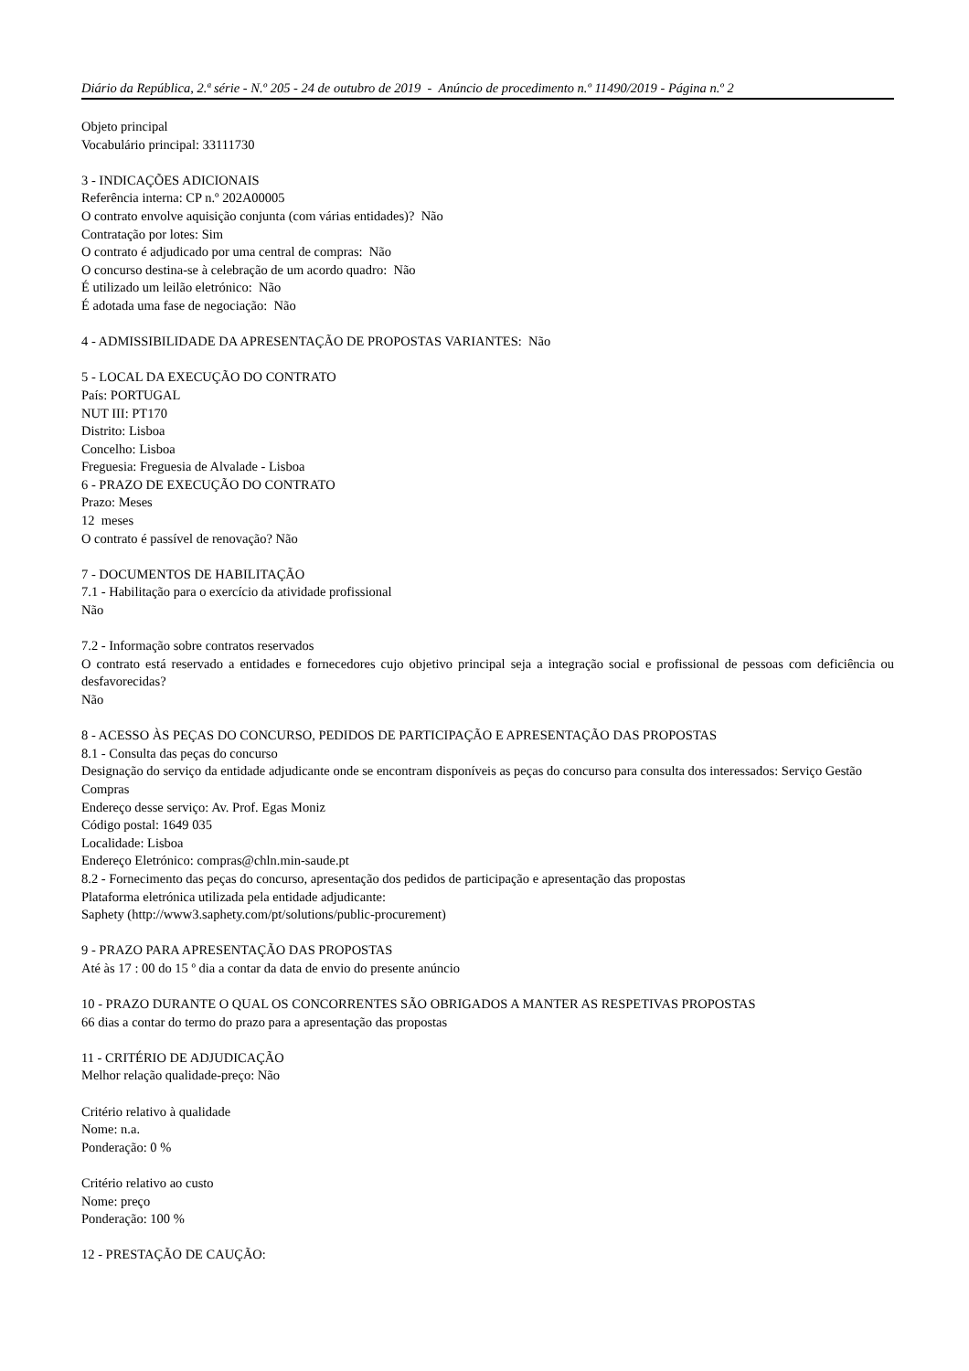Diário da República, 2.ª série - N.º 205 - 24 de outubro de 2019 - Anúncio de procedimento n.º 11490/2019 - Página n.º 2
Objeto principal
Vocabulário principal: 33111730
3 - INDICAÇÕES ADICIONAIS
Referência interna: CP n.º 202A00005
O contrato envolve aquisição conjunta (com várias entidades)? Não
Contratação por lotes: Sim
O contrato é adjudicado por uma central de compras: Não
O concurso destina-se à celebração de um acordo quadro: Não
É utilizado um leilão eletrónico: Não
É adotada uma fase de negociação: Não
4 - ADMISSIBILIDADE DA APRESENTAÇÃO DE PROPOSTAS VARIANTES: Não
5 - LOCAL DA EXECUÇÃO DO CONTRATO
País: PORTUGAL
NUT III: PT170
Distrito: Lisboa
Concelho: Lisboa
Freguesia: Freguesia de Alvalade - Lisboa
6 - PRAZO DE EXECUÇÃO DO CONTRATO
Prazo: Meses
12 meses
O contrato é passível de renovação? Não
7 - DOCUMENTOS DE HABILITAÇÃO
7.1 - Habilitação para o exercício da atividade profissional
Não
7.2 - Informação sobre contratos reservados
O contrato está reservado a entidades e fornecedores cujo objetivo principal seja a integração social e profissional de pessoas com deficiência ou desfavorecidas?
Não
8 - ACESSO ÀS PEÇAS DO CONCURSO, PEDIDOS DE PARTICIPAÇÃO E APRESENTAÇÃO DAS PROPOSTAS
8.1 - Consulta das peças do concurso
Designação do serviço da entidade adjudicante onde se encontram disponíveis as peças do concurso para consulta dos interessados: Serviço Gestão Compras
Endereço desse serviço: Av. Prof. Egas Moniz
Código postal: 1649 035
Localidade: Lisboa
Endereço Eletrónico: compras@chln.min-saude.pt
8.2 - Fornecimento das peças do concurso, apresentação dos pedidos de participação e apresentação das propostas
Plataforma eletrónica utilizada pela entidade adjudicante:
Saphety (http://www3.saphety.com/pt/solutions/public-procurement)
9 - PRAZO PARA APRESENTAÇÃO DAS PROPOSTAS
Até às 17 : 00 do 15 º dia a contar da data de envio do presente anúncio
10 - PRAZO DURANTE O QUAL OS CONCORRENTES SÃO OBRIGADOS A MANTER AS RESPETIVAS PROPOSTAS
66 dias a contar do termo do prazo para a apresentação das propostas
11 - CRITÉRIO DE ADJUDICAÇÃO
Melhor relação qualidade-preço: Não
Critério relativo à qualidade
Nome: n.a.
Ponderação: 0 %
Critério relativo ao custo
Nome: preço
Ponderação: 100 %
12 - PRESTAÇÃO DE CAUÇÃO: